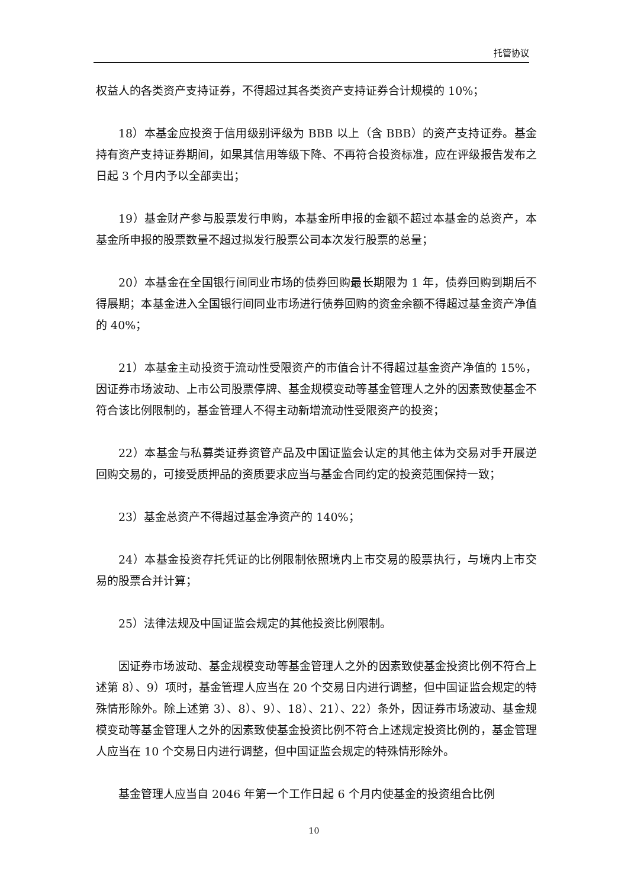托管协议
权益人的各类资产支持证券，不得超过其各类资产支持证券合计规模的 10%；
18）本基金应投资于信用级别评级为 BBB 以上（含 BBB）的资产支持证券。基金持有资产支持证券期间，如果其信用等级下降、不再符合投资标准，应在评级报告发布之日起 3 个月内予以全部卖出；
19）基金财产参与股票发行申购，本基金所申报的金额不超过本基金的总资产，本基金所申报的股票数量不超过拟发行股票公司本次发行股票的总量；
20）本基金在全国银行间同业市场的债券回购最长期限为 1 年，债券回购到期后不得展期；本基金进入全国银行间同业市场进行债券回购的资金余额不得超过基金资产净值的 40%；
21）本基金主动投资于流动性受限资产的市值合计不得超过基金资产净值的 15%，因证券市场波动、上市公司股票停牌、基金规模变动等基金管理人之外的因素致使基金不符合该比例限制的，基金管理人不得主动新增流动性受限资产的投资；
22）本基金与私募类证券资管产品及中国证监会认定的其他主体为交易对手开展逆回购交易的，可接受质押品的资质要求应当与基金合同约定的投资范围保持一致；
23）基金总资产不得超过基金净资产的 140%；
24）本基金投资存托凭证的比例限制依照境内上市交易的股票执行，与境内上市交易的股票合并计算；
25）法律法规及中国证监会规定的其他投资比例限制。
因证券市场波动、基金规模变动等基金管理人之外的因素致使基金投资比例不符合上述第 8）、9）项时，基金管理人应当在 20 个交易日内进行调整，但中国证监会规定的特殊情形除外。除上述第 3）、8）、9）、18）、21）、22）条外，因证券市场波动、基金规模变动等基金管理人之外的因素致使基金投资比例不符合上述规定投资比例的，基金管理人应当在 10 个交易日内进行调整，但中国证监会规定的特殊情形除外。
基金管理人应当自 2046 年第一个工作日起 6 个月内使基金的投资组合比例
10